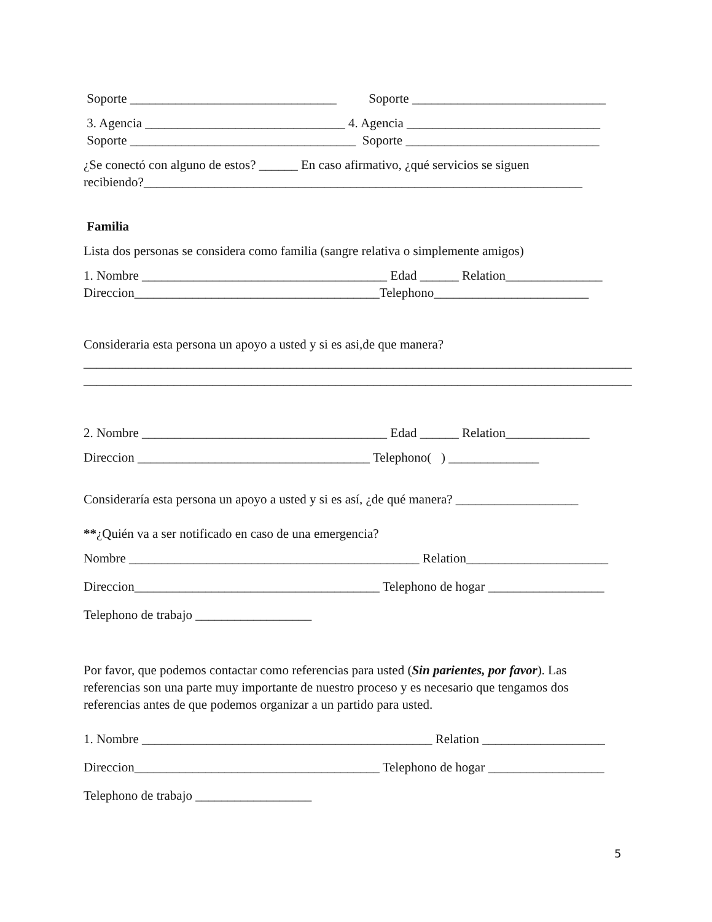Soporte ________________________________ Soporte ______________________________
3. Agencia _______________________________ 4. Agencia ______________________________
Soporte ___________________________________ Soporte ______________________________
¿Se conectó con alguno de estos? ______ En caso afirmativo, ¿qué servicios se siguen
recibiendo?____________________________________________________________________
Familia
Lista dos personas se considera como familia (sangre relativa o simplemente amigos)
1. Nombre ______________________________________ Edad ______ Relation_______________
Direccion______________________________________Telephono________________________
Consideraria esta persona un apoyo a usted y si es asi,de que manera?
_____________________________________________________________________________________
_____________________________________________________________________________________
2. Nombre ______________________________________ Edad ______ Relation_____________
Direccion ____________________________________ Telephono( ) ______________
Consideraría esta persona un apoyo a usted y si es así, ¿de qué manera? ___________________
**¿Quién va a ser notificado en caso de una emergencia?
Nombre _____________________________________________ Relation______________________
Direccion______________________________________ Telephono de hogar __________________
Telephono de trabajo __________________
Por favor, que podemos contactar como referencias para usted (Sin parientes, por favor). Las
referencias son una parte muy importante de nuestro proceso y es necesario que tengamos dos
referencias antes de que podemos organizar a un partido para usted.
1. Nombre _____________________________________________ Relation ___________________
Direccion______________________________________ Telephono de hogar __________________
Telephono de trabajo __________________
5